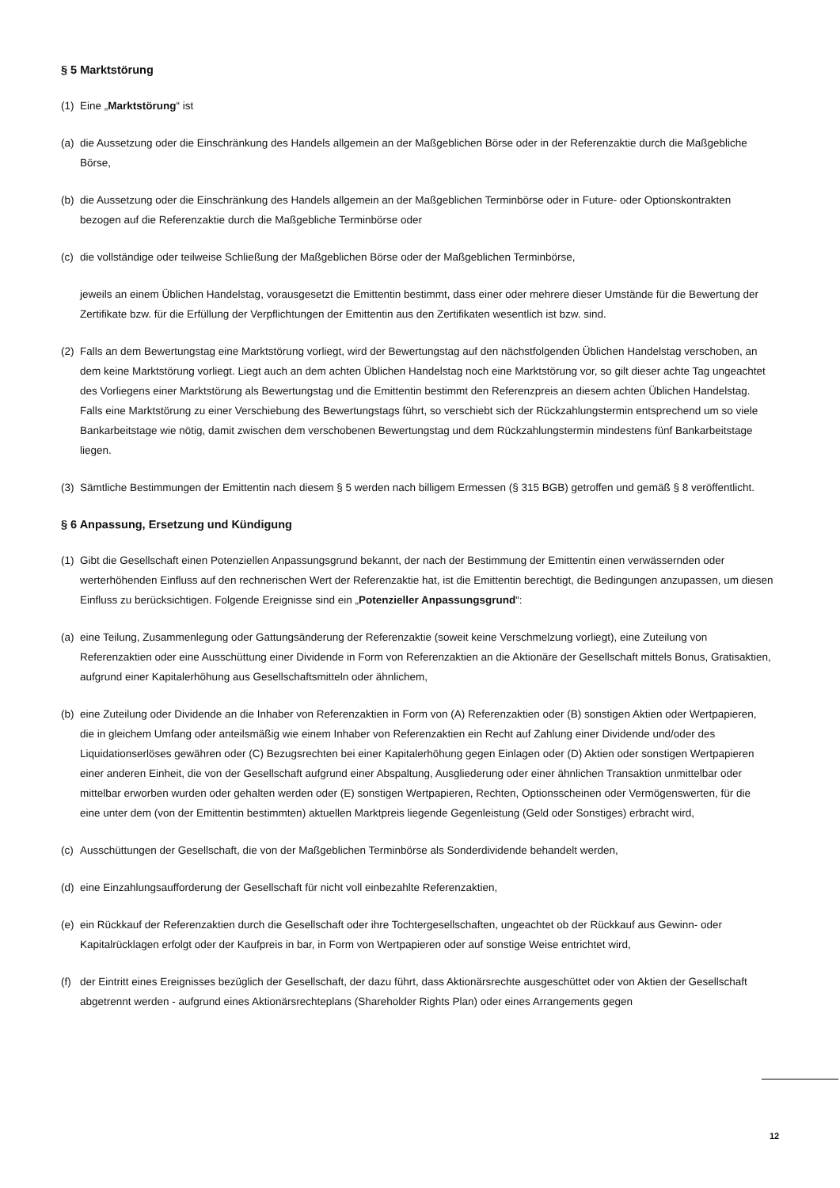§ 5 Marktstörung
(1) Eine „Marktstörung“ ist
(a) die Aussetzung oder die Einschränkung des Handels allgemein an der Maßgeblichen Börse oder in der Referenzaktie durch die Maßgebliche Börse,
(b) die Aussetzung oder die Einschränkung des Handels allgemein an der Maßgeblichen Terminbörse oder in Future- oder Optionskontrakten bezogen auf die Referenzaktie durch die Maßgebliche Terminbörse oder
(c) die vollständige oder teilweise Schließung der Maßgeblichen Börse oder der Maßgeblichen Terminbörse,
jeweils an einem Üblichen Handelstag, vorausgesetzt die Emittentin bestimmt, dass einer oder mehrere dieser Umstände für die Bewertung der Zertifikate bzw. für die Erfüllung der Verpflichtungen der Emittentin aus den Zertifikaten wesentlich ist bzw. sind.
(2) Falls an dem Bewertungstag eine Marktstörung vorliegt, wird der Bewertungstag auf den nächstfolgenden Üblichen Handelstag verschoben, an dem keine Marktstörung vorliegt. Liegt auch an dem achten Üblichen Handelstag noch eine Marktstörung vor, so gilt dieser achte Tag ungeachtet des Vorliegens einer Marktstörung als Bewertungstag und die Emittentin bestimmt den Referenzpreis an diesem achten Üblichen Handelstag. Falls eine Marktstörung zu einer Verschiebung des Bewertungstags führt, so verschiebt sich der Rückzahlungstermin entsprechend um so viele Bankarbeitstage wie nötig, damit zwischen dem verschobenen Bewertungstag und dem Rückzahlungstermin mindestens fünf Bankarbeitstage liegen.
(3) Sämtliche Bestimmungen der Emittentin nach diesem § 5 werden nach billigem Ermessen (§ 315 BGB) getroffen und gemäß § 8 veröffentlicht.
§ 6 Anpassung, Ersetzung und Kündigung
(1) Gibt die Gesellschaft einen Potenziellen Anpassungsgrund bekannt, der nach der Bestimmung der Emittentin einen verwässernden oder werterhöhenden Einfluss auf den rechnerischen Wert der Referenzaktie hat, ist die Emittentin berechtigt, die Bedingungen anzupassen, um diesen Einfluss zu berücksichtigen. Folgende Ereignisse sind ein „Potenzieller Anpassungsgrund“:
(a) eine Teilung, Zusammenlegung oder Gattungsänderung der Referenzaktie (soweit keine Verschmelzung vorliegt), eine Zuteilung von Referenzaktien oder eine Ausschüttung einer Dividende in Form von Referenzaktien an die Aktionäre der Gesellschaft mittels Bonus, Gratisaktien, aufgrund einer Kapitalerhöhung aus Gesellschaftsmitteln oder ähnlichem,
(b) eine Zuteilung oder Dividende an die Inhaber von Referenzaktien in Form von (A) Referenzaktien oder (B) sonstigen Aktien oder Wertpapieren, die in gleichem Umfang oder anteilsmäßig wie einem Inhaber von Referenzaktien ein Recht auf Zahlung einer Dividende und/oder des Liquidationserlöses gewähren oder (C) Bezugsrechten bei einer Kapitalerhöhung gegen Einlagen oder (D) Aktien oder sonstigen Wertpapieren einer anderen Einheit, die von der Gesellschaft aufgrund einer Abspaltung, Ausgliederung oder einer ähnlichen Transaktion unmittelbar oder mittelbar erworben wurden oder gehalten werden oder (E) sonstigen Wertpapieren, Rechten, Optionsscheinen oder Vermögenswerten, für die eine unter dem (von der Emittentin bestimmten) aktuellen Marktpreis liegende Gegenleistung (Geld oder Sonstiges) erbracht wird,
(c) Ausschüttungen der Gesellschaft, die von der Maßgeblichen Terminbörse als Sonderdividende behandelt werden,
(d) eine Einzahlungsaufforderung der Gesellschaft für nicht voll einbezahlte Referenzaktien,
(e) ein Rückkauf der Referenzaktien durch die Gesellschaft oder ihre Tochtergesellschaften, ungeachtet ob der Rückkauf aus Gewinn- oder Kapitalrücklagen erfolgt oder der Kaufpreis in bar, in Form von Wertpapieren oder auf sonstige Weise entrichtet wird,
(f) der Eintritt eines Ereignisses bezüglich der Gesellschaft, der dazu führt, dass Aktionärsrechte ausgeschüttet oder von Aktien der Gesellschaft abgetrennt werden - aufgrund eines Aktionärsrechteplans (Shareholder Rights Plan) oder eines Arrangements gegen
12